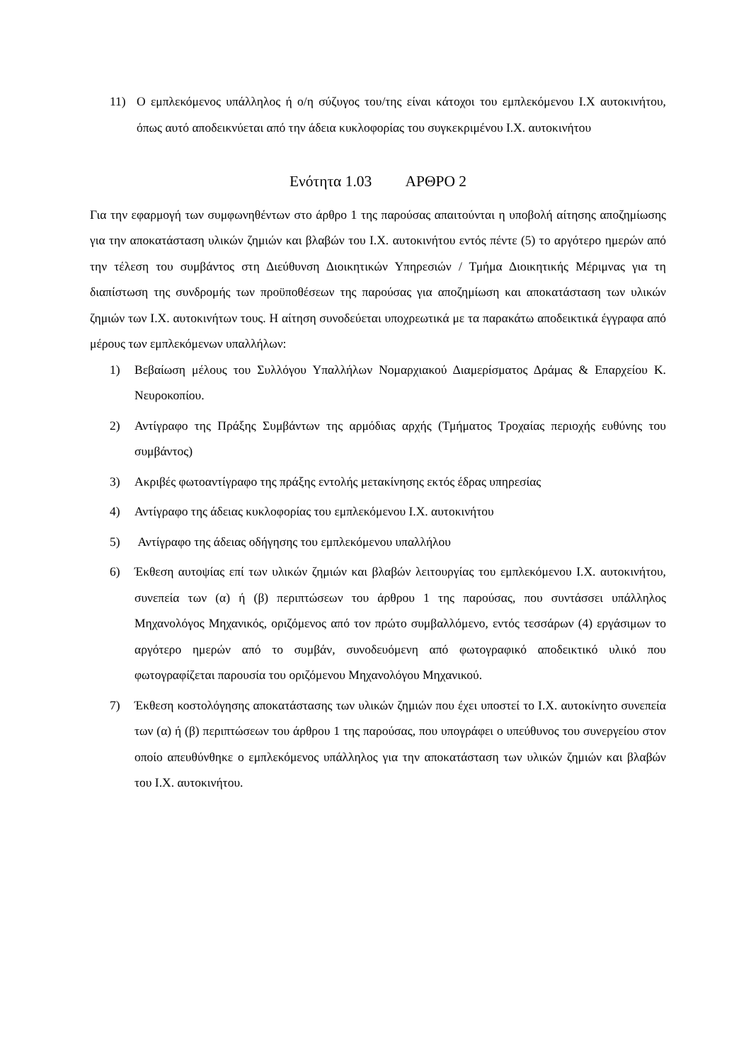11) Ο εμπλεκόμενος υπάλληλος ή ο/η σύζυγος του/της είναι κάτοχοι του εμπλεκόμενου Ι.Χ αυτοκινήτου, όπως αυτό αποδεικνύεται από την άδεια κυκλοφορίας του συγκεκριμένου Ι.Χ. αυτοκινήτου
Ενότητα 1.03 ΑΡΘΡΟ 2
Για την εφαρμογή των συμφωνηθέντων στο άρθρο 1 της παρούσας απαιτούνται η υποβολή αίτησης αποζημίωσης για την αποκατάσταση υλικών ζημιών και βλαβών του Ι.Χ. αυτοκινήτου εντός πέντε (5) το αργότερο ημερών από την τέλεση του συμβάντος στη Διεύθυνση Διοικητικών Υπηρεσιών / Τμήμα Διοικητικής Μέριμνας για τη διαπίστωση της συνδρομής των προϋποθέσεων της παρούσας για αποζημίωση και αποκατάσταση των υλικών ζημιών των Ι.Χ. αυτοκινήτων τους. Η αίτηση συνοδεύεται υποχρεωτικά με τα παρακάτω αποδεικτικά έγγραφα από μέρους των εμπλεκόμενων υπαλλήλων:
1) Βεβαίωση μέλους του Συλλόγου Υπαλλήλων Νομαρχιακού Διαμερίσματος Δράμας & Επαρχείου Κ. Νευροκοπίου.
2) Αντίγραφο της Πράξης Συμβάντων της αρμόδιας αρχής (Τμήματος Τροχαίας περιοχής ευθύνης του συμβάντος)
3) Ακριβές φωτοαντίγραφο της πράξης εντολής μετακίνησης εκτός έδρας υπηρεσίας
4) Αντίγραφο της άδειας κυκλοφορίας του εμπλεκόμενου Ι.Χ. αυτοκινήτου
5) Αντίγραφο της άδειας οδήγησης του εμπλεκόμενου υπαλλήλου
6) Έκθεση αυτοψίας επί των υλικών ζημιών και βλαβών λειτουργίας του εμπλεκόμενου Ι.Χ. αυτοκινήτου, συνεπεία των (α) ή (β) περιπτώσεων του άρθρου 1 της παρούσας, που συντάσσει υπάλληλος Μηχανολόγος Μηχανικός, οριζόμενος από τον πρώτο συμβαλλόμενο, εντός τεσσάρων (4) εργάσιμων το αργότερο ημερών από το συμβάν, συνοδευόμενη από φωτογραφικό αποδεικτικό υλικό που φωτογραφίζεται παρουσία του οριζόμενου Μηχανολόγου Μηχανικού.
7) Έκθεση κοστολόγησης αποκατάστασης των υλικών ζημιών που έχει υποστεί το Ι.Χ. αυτοκίνητο συνεπεία των (α) ή (β) περιπτώσεων του άρθρου 1 της παρούσας, που υπογράφει ο υπεύθυνος του συνεργείου στον οποίο απευθύνθηκε ο εμπλεκόμενος υπάλληλος για την αποκατάσταση των υλικών ζημιών και βλαβών του Ι.Χ. αυτοκινήτου.